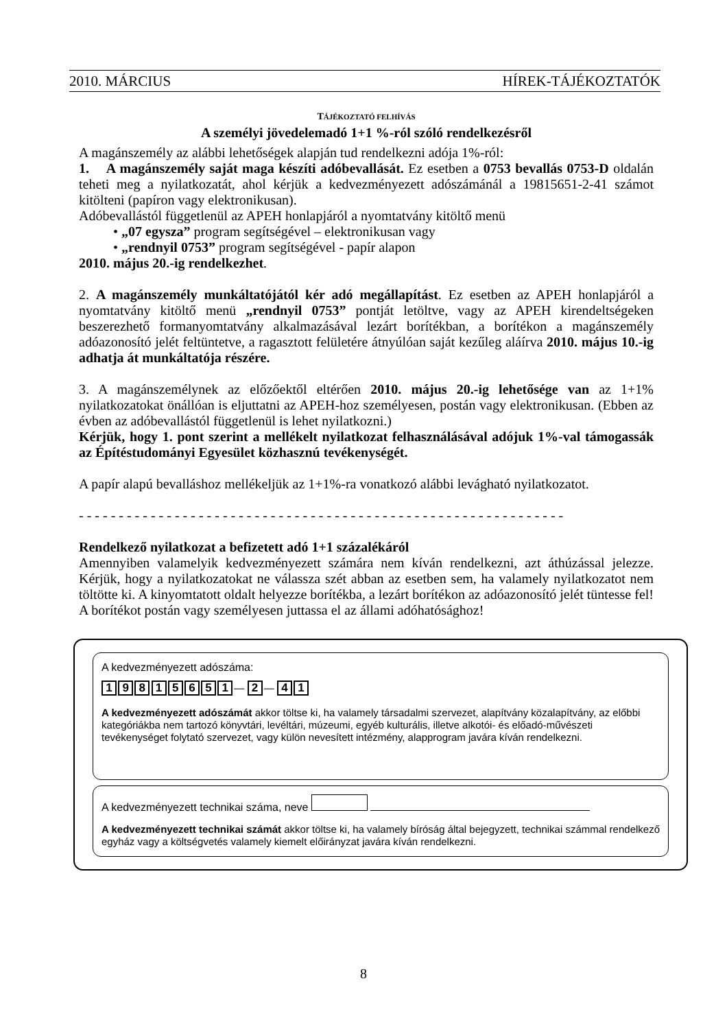2010. MÁRCIUS HÍREK-TÁJÉKOZTATÓK
TÁJÉKOZTATÓ FELHÍVÁS
A személyi jövedelemadó 1+1 %-ról szóló rendelkezésről
A magánszemély az alábbi lehetőségek alapján tud rendelkezni adója 1%-ról:
1. A magánszemély saját maga készíti adóbevallását. Ez esetben a 0753 bevallás 0753-D oldalán teheti meg a nyilatkozatát, ahol kérjük a kedvezményezett adószámánál a 19815651-2-41 számot kitölteni (papíron vagy elektronikusan).
Adóbevallástól függetlenül az APEH honlapjáról a nyomtatvány kitöltő menü
• „07 egysza” program segítségével – elektronikusan vagy
• „rendnyil 0753” program segítségével - papír alapon
2010. május 20.-ig rendelkezhet.
2. A magánszemély munkáltatójától kér adó megállapítást. Ez esetben az APEH honlapjáról a nyomtatvány kitöltő menü „rendnyil 0753” pontját letöltve, vagy az APEH kirendeltségeken beszerezhető formanyomtatvány alkalmazásával lezárt borítékban, a borítékon a magánszemély adóazonosító jelét feltüntetve, a ragasztott felületére átnyúlóan saját kezűleg aláírva 2010. május 10.-ig adhatja át munkáltatója részére.
3. A magánszemélynek az előzőektől eltérően 2010. május 20.-ig lehetősége van az 1+1% nyilatkozatokat önállóan is eljuttatni az APEH-hoz személyesen, postán vagy elektronikusan. (Ebben az évben az adóbevallástól függetlenül is lehet nyilatkozni.)
Kérjük, hogy 1. pont szerint a mellékelt nyilatkozat felhasználásával adójuk 1%-val támogassák az Építéstudományi Egyesület közhasznú tevékenységét.
A papír alapú bevalláshoz mellékeljük az 1+1%-ra vonatkozó alábbi levágható nyilatkozatot.
- - - - - - - - - - - - - - - - - - - - - - - - - - - - - - - - - - - - - - - - - - - - - - - - - - - - - - - - - - - - -
Rendelkező nyilatkozat a befizetett adó 1+1 százalékáról
Amennyiben valamelyik kedvezményezett számára nem kíván rendelkezni, azt áthúzással jelezze. Kérjük, hogy a nyilatkozatokat ne válassza szét abban az esetben sem, ha valamely nyilatkozatot nem töltötte ki. A kinyomtatott oldalt helyezze borítékba, a lezárt borítékon az adóazonosító jelét tüntesse fel! A borítékot postán vagy személyesen juttassa el az állami adóhatósághoz!
A kedvezményezett adószáma:
1 9 8 1 5 6 5 1 — 2 — 4 1
A kedvezményezett adószámát akkor töltse ki, ha valamely társadalmi szervezet, alapítvány közalapítvány, az előbbi kategóriákba nem tartozó könyvtári, levéltári, múzeumi, egyéb kulturális, illetve alkotói- és előadó-művészeti tevékenységet folytató szervezet, vagy külön nevesített intézmény, alapprogram javára kíván rendelkezni.
A kedvezményezett technikai száma, neve
A kedvezményezett technikai számát akkor töltse ki, ha valamely bíróság által bejegyzett, technikai számmal rendelkező egyház vagy a költségvetés valamely kiemelt előirányzat javára kíván rendelkezni.
8